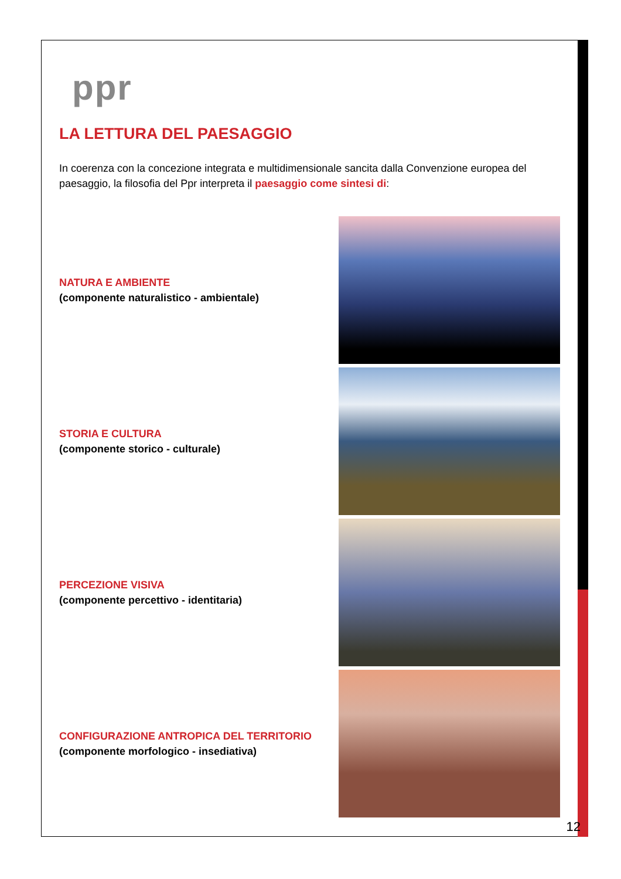ppr
LA LETTURA DEL PAESAGGIO
In coerenza con la concezione integrata e multidimensionale sancita dalla Convenzione europea del paesaggio, la filosofia del Ppr interpreta il paesaggio come sintesi di:
NATURA E AMBIENTE
(componente naturalistico - ambientale)
STORIA E CULTURA
(componente storico - culturale)
PERCEZIONE VISIVA
(componente percettivo - identitaria)
CONFIGURAZIONE ANTROPICA DEL TERRITORIO
(componente morfologico - insediativa)
12